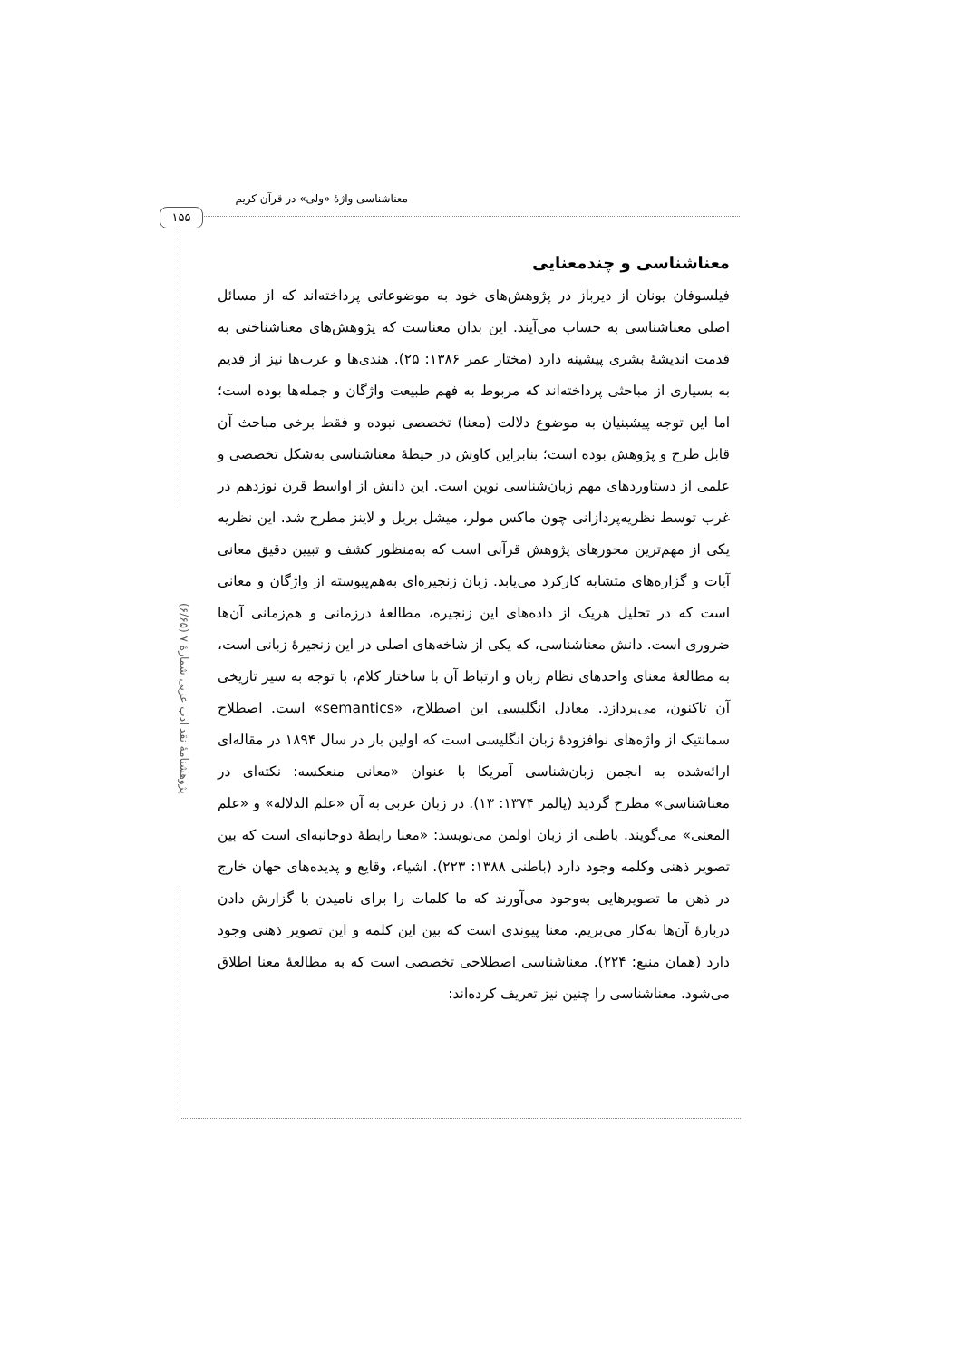معناشناسی واژۀ «ولی» در قرآن کریم
۱۵۵
پژوهشنامۀ نقد ادب عربی شمارۀ ۷ (۶/۶۵)
معناشناسی و چندمعنایی
فیلسوفان یونان از دیرباز در پژوهش‌های خود به موضوعاتی پرداخته‌اند که از مسائل اصلی معناشناسی به حساب می‌آیند. این بدان معناست که پژوهش‌های معناشناختی به قدمت اندیشۀ بشری پیشینه دارد (مختار عمر ۱۳۸۶: ۲۵). هندی‌ها و عرب‌ها نیز از قدیم به بسیاری از مباحثی پرداخته‌اند که مربوط به فهم طبیعت واژگان و جمله‌ها بوده است؛ اما این توجه پیشینیان به موضوع دلالت (معنا) تخصصی نبوده و فقط برخی مباحث آن قابل طرح و پژوهش بوده است؛ بنابراین کاوش در حیطۀ معناشناسی به‌شکل تخصصی و علمی از دستاوردهای مهم زبان‌شناسی نوین است. این دانش از اواسط قرن نوزدهم در غرب توسط نظریه‌پردازانی چون ماکس مولر، میشل بریل و لاینز مطرح شد. این نظریه یکی از مهم‌ترین محورهای پژوهش قرآنی است که به‌منظور کشف و تبیین دقیق معانی آیات و گزاره‌های متشابه کارکرد می‌یابد. زبان زنجیره‌ای به‌هم‌پیوسته از واژگان و معانی است که در تحلیل هریک از داده‌های این زنجیره، مطالعۀ درزمانی و هم‌زمانی آن‌ها ضروری است. دانش معناشناسی، که یکی از شاخه‌های اصلی در این زنجیرۀ زبانی است، به مطالعۀ معنای واحدهای نظام زبان و ارتباط آن با ساختار کلام، با توجه به سیر تاریخی آن تاکنون، می‌پردازد. معادل انگلیسی این اصطلاح، «semantics» است. اصطلاح سمانتیک از واژه‌های نوافزودۀ زبان انگلیسی است که اولین بار در سال ۱۸۹۴ در مقاله‌ای ارائه‌شده به انجمن زبان‌شناسی آمریکا با عنوان «معانی منعکسه: نکته‌ای در معناشناسی» مطرح گردید (پالمر ۱۳۷۴: ۱۳). در زبان عربی به آن «علم الدلاله» و «علم المعنی» می‌گویند. باطنی از زبان اولمن می‌نویسد: «معنا رابطۀ دوجانبه‌ای است که بین تصویر ذهنی وکلمه وجود دارد (باطنی ۱۳۸۸: ۲۲۳). اشیاء، وقایع و پدیده‌های جهان خارج در ذهن ما تصویرهایی به‌وجود می‌آورند که ما کلمات را برای نامیدن یا گزارش دادن دربارۀ آن‌ها به‌کار می‌بریم. معنا پیوندی است که بین این کلمه و این تصویر ذهنی وجود دارد (همان منبع: ۲۲۴). معناشناسی اصطلاحی تخصصی است که به مطالعۀ معنا اطلاق می‌شود. معناشناسی را چنین نیز تعریف کرده‌اند: